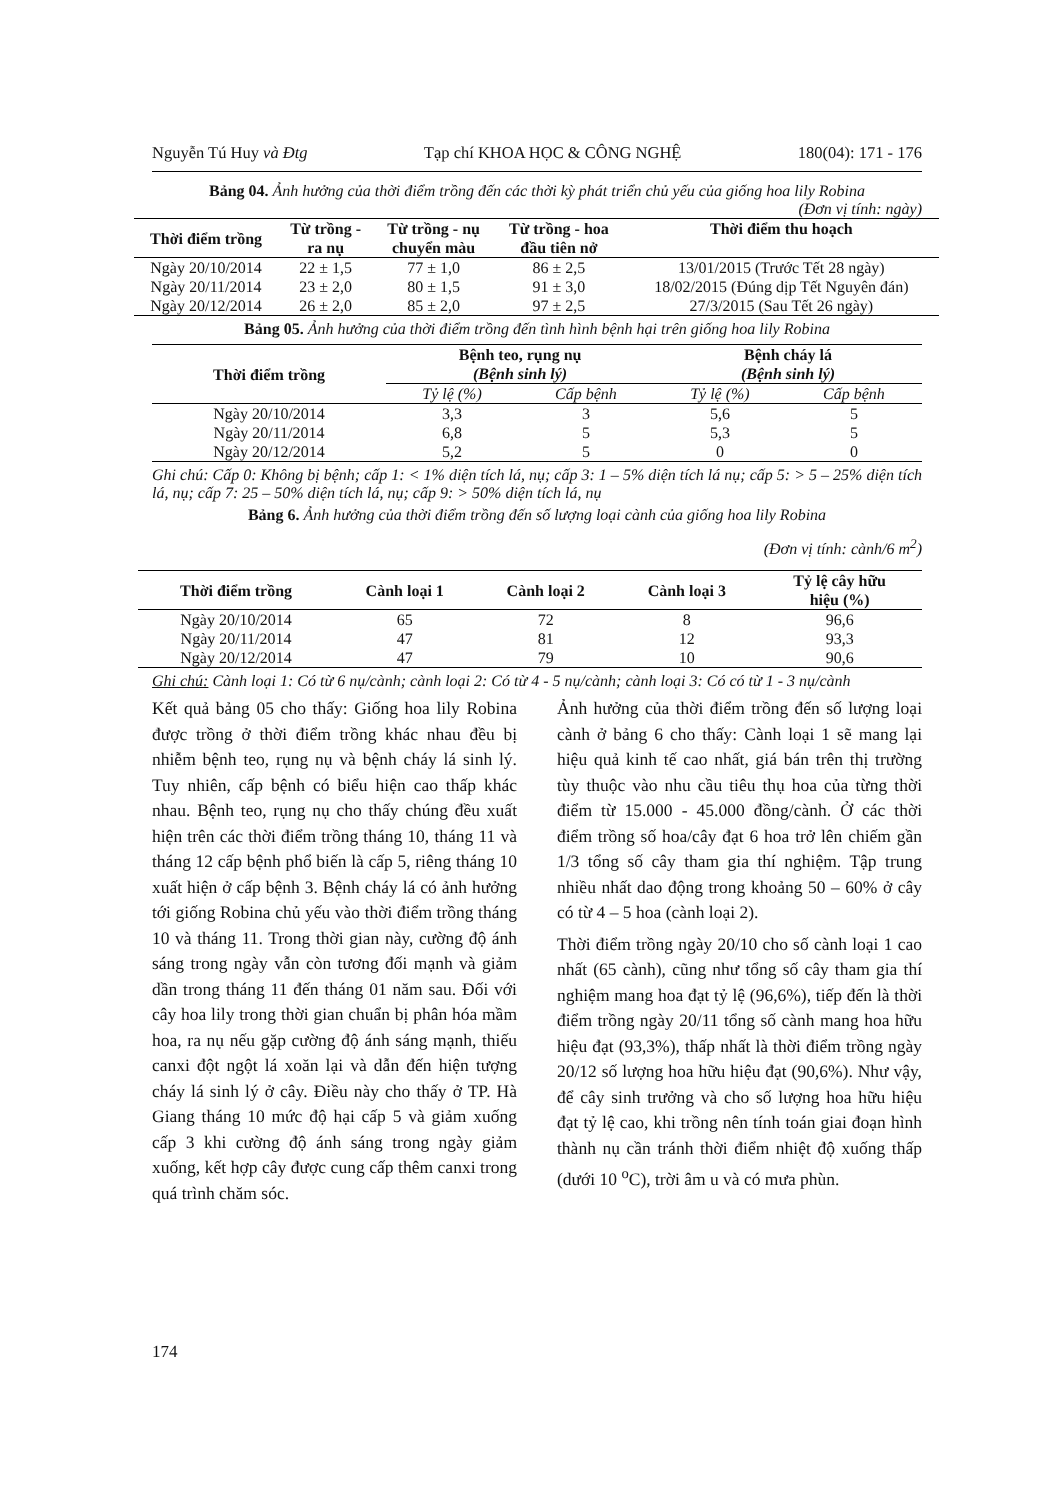Nguyễn Tú Huy và Đtg Tạp chí KHOA HỌC & CÔNG NGHỆ 180(04): 171 - 176
Bảng 04. Ảnh hưởng của thời điểm trồng đến các thời kỳ phát triển chủ yếu của giống hoa lily Robina
(Đơn vị tính: ngày)
| Thời điểm trồng | Từ trồng - ra nụ | Từ trồng - nụ chuyển màu | Từ trồng - hoa đầu tiên nở | Thời điểm thu hoạch |
| --- | --- | --- | --- | --- |
| Ngày 20/10/2014 | 22 ± 1,5 | 77 ± 1,0 | 86 ± 2,5 | 13/01/2015 (Trước Tết 28 ngày) |
| Ngày 20/11/2014 | 23 ± 2,0 | 80 ± 1,5 | 91 ± 3,0 | 18/02/2015 (Đúng dịp Tết Nguyên đán) |
| Ngày 20/12/2014 | 26 ± 2,0 | 85 ± 2,0 | 97 ± 2,5 | 27/3/2015 (Sau Tết 26 ngày) |
Bảng 05. Ảnh hưởng của thời điểm trồng đến tình hình bệnh hại trên giống hoa lily Robina
| Thời điểm trồng | Bệnh teo, rụng nụ (Bệnh sinh lý) | | Bệnh cháy lá (Bệnh sinh lý) | |
| --- | --- | --- | --- | --- |
| | Tỷ lệ (%) | Cấp bệnh | Tỷ lệ (%) | Cấp bệnh |
| Ngày 20/10/2014 | 3,3 | 3 | 5,6 | 5 |
| Ngày 20/11/2014 | 6,8 | 5 | 5,3 | 5 |
| Ngày 20/12/2014 | 5,2 | 5 | 0 | 0 |
Ghi chú: Cấp 0: Không bị bệnh; cấp 1: < 1% diện tích lá, nụ; cấp 3: 1 – 5% diện tích lá nụ; cấp 5: > 5 – 25% diện tích lá, nụ; cấp 7: 25 – 50% diện tích lá, nụ; cấp 9: > 50% diện tích lá, nụ
Bảng 6. Ảnh hưởng của thời điểm trồng đến số lượng loại cành của giống hoa lily Robina
(Đơn vị tính: cành/6 m<sup>2</sup>)
| Thời điểm trồng | Cành loại 1 | Cành loại 2 | Cành loại 3 | Tỷ lệ cây hữu hiệu (%) |
| --- | --- | --- | --- | --- |
| Ngày 20/10/2014 | 65 | 72 | 8 | 96,6 |
| Ngày 20/11/2014 | 47 | 81 | 12 | 93,3 |
| Ngày 20/12/2014 | 47 | 79 | 10 | 90,6 |
Ghi chú: Cành loại 1: Có từ 6 nụ/cành; cành loại 2: Có từ 4 - 5 nụ/cành; cành loại 3: Có có từ 1 - 3 nụ/cành
Kết quả bảng 05 cho thấy: Giống hoa lily Robina được trồng ở thời điểm trồng khác nhau đều bị nhiễm bệnh teo, rụng nụ và bệnh cháy lá sinh lý. Tuy nhiên, cấp bệnh có biểu hiện cao thấp khác nhau. Bệnh teo, rụng nụ cho thấy chúng đều xuất hiện trên các thời điểm trồng tháng 10, tháng 11 và tháng 12 cấp bệnh phổ biến là cấp 5, riêng tháng 10 xuất hiện ở cấp bệnh 3. Bệnh cháy lá có ảnh hưởng tới giống Robina chủ yếu vào thời điểm trồng tháng 10 và tháng 11. Trong thời gian này, cường độ ánh sáng trong ngày vẫn còn tương đối mạnh và giảm dần trong tháng 11 đến tháng 01 năm sau. Đối với cây hoa lily trong thời gian chuẩn bị phân hóa mầm hoa, ra nụ nếu gặp cường độ ánh sáng mạnh, thiếu canxi đột ngột lá xoăn lại và dẫn đến hiện tượng cháy lá sinh lý ở cây. Điều này cho thấy ở TP. Hà Giang tháng 10 mức độ hại cấp 5 và giảm xuống cấp 3 khi cường độ ánh sáng trong ngày giảm xuống, kết hợp cây được cung cấp thêm canxi trong quá trình chăm sóc.
Ảnh hưởng của thời điểm trồng đến số lượng loại cành ở bảng 6 cho thấy: Cành loại 1 sẽ mang lại hiệu quả kinh tế cao nhất, giá bán trên thị trường tùy thuộc vào nhu cầu tiêu thụ hoa của từng thời điểm từ 15.000 - 45.000 đồng/cành. Ở các thời điểm trồng số hoa/cây đạt 6 hoa trở lên chiếm gần 1/3 tổng số cây tham gia thí nghiệm. Tập trung nhiều nhất dao động trong khoảng 50 – 60% ở cây có từ 4 – 5 hoa (cành loại 2).
Thời điểm trồng ngày 20/10 cho số cành loại 1 cao nhất (65 cành), cũng như tổng số cây tham gia thí nghiệm mang hoa đạt tỷ lệ (96,6%), tiếp đến là thời điểm trồng ngày 20/11 tổng số cành mang hoa hữu hiệu đạt (93,3%), thấp nhất là thời điểm trồng ngày 20/12 số lượng hoa hữu hiệu đạt (90,6%). Như vậy, để cây sinh trưởng và cho số lượng hoa hữu hiệu đạt tỷ lệ cao, khi trồng nên tính toán giai đoạn hình thành nụ cần tránh thời điểm nhiệt độ xuống thấp (dưới 10 <sup>o</sup>C), trời âm u và có mưa phùn.
174